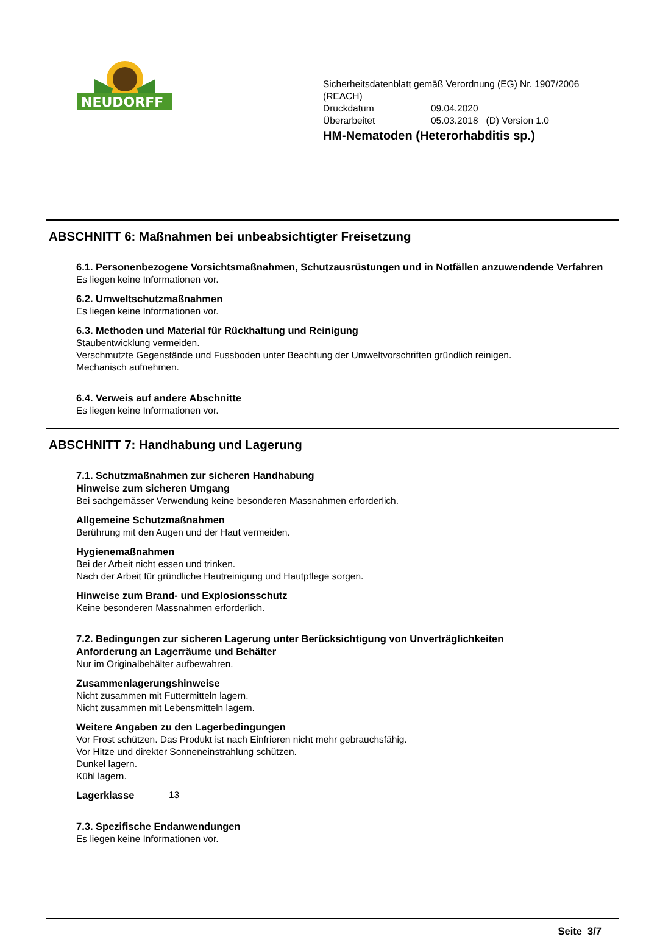NEUDORFF
Sicherheitsdatenblatt gemäß Verordnung (EG) Nr. 1907/2006
(REACH)
Druckdatum 09.04.2020
Überarbeitet 05.03.2018 (D) Version 1.0
HM-Nematoden (Heterorhabditis sp.)
ABSCHNITT 6: Maßnahmen bei unbeabsichtigter Freisetzung
6.1. Personenbezogene Vorsichtsmaßnahmen, Schutzausrüstungen und in Notfällen anzuwendende Verfahren
Es liegen keine Informationen vor.
6.2. Umweltschutzmaßnahmen
Es liegen keine Informationen vor.
6.3. Methoden und Material für Rückhaltung und Reinigung
Staubentwicklung vermeiden.
Verschmutzte Gegenstände und Fussboden unter Beachtung der Umweltvorschriften gründlich reinigen.
Mechanisch aufnehmen.
6.4. Verweis auf andere Abschnitte
Es liegen keine Informationen vor.
ABSCHNITT 7: Handhabung und Lagerung
7.1. Schutzmaßnahmen zur sicheren Handhabung
Hinweise zum sicheren Umgang
Bei sachgemässer Verwendung keine besonderen Massnahmen erforderlich.
Allgemeine Schutzmaßnahmen
Berührung mit den Augen und der Haut vermeiden.
Hygienemaßnahmen
Bei der Arbeit nicht essen und trinken.
Nach der Arbeit für gründliche Hautreinigung und Hautpflege sorgen.
Hinweise zum Brand- und Explosionsschutz
Keine besonderen Massnahmen erforderlich.
7.2. Bedingungen zur sicheren Lagerung unter Berücksichtigung von Unverträglichkeiten
Anforderung an Lagerräume und Behälter
Nur im Originalbehälter aufbewahren.
Zusammenlagerungshinweise
Nicht zusammen mit Futtermitteln lagern.
Nicht zusammen mit Lebensmitteln lagern.
Weitere Angaben zu den Lagerbedingungen
Vor Frost schützen. Das Produkt ist nach Einfrieren nicht mehr gebrauchsfähig.
Vor Hitze und direkter Sonneneinstrahlung schützen.
Dunkel lagern.
Kühl lagern.
Lagerklasse
13
7.3. Spezifische Endanwendungen
Es liegen keine Informationen vor.
Seite 3/7